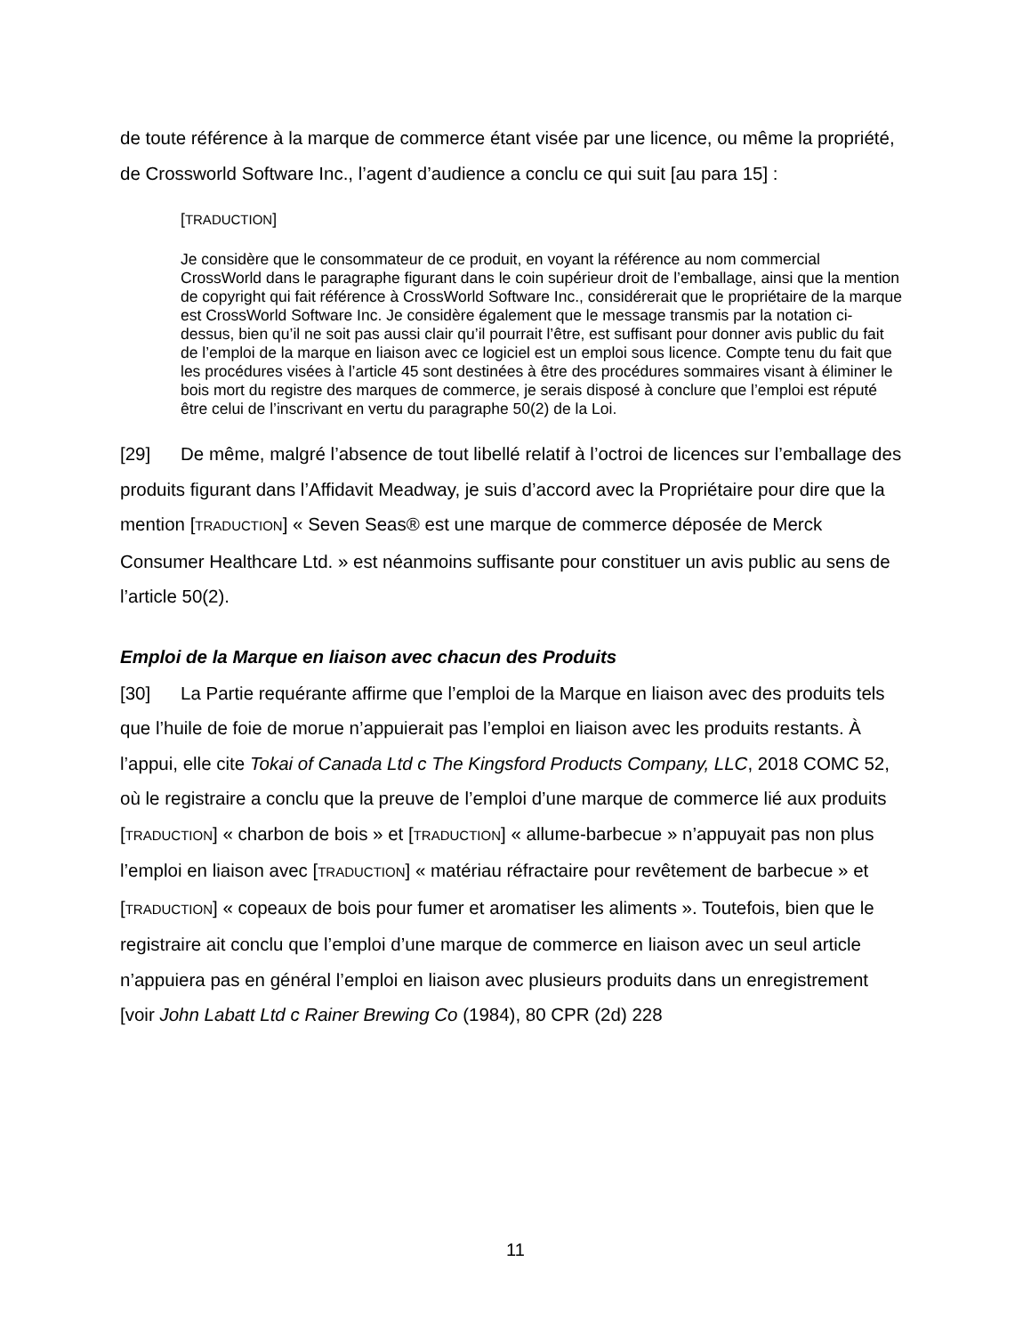de toute référence à la marque de commerce étant visée par une licence, ou même la propriété, de Crossworld Software Inc., l’agent d’audience a conclu ce qui suit [au para 15] :
[TRADUCTION]
Je considère que le consommateur de ce produit, en voyant la référence au nom commercial CrossWorld dans le paragraphe figurant dans le coin supérieur droit de l’emballage, ainsi que la mention de copyright qui fait référence à CrossWorld Software Inc., considérerait que le propriétaire de la marque est CrossWorld Software Inc. Je considère également que le message transmis par la notation ci-dessus, bien qu’il ne soit pas aussi clair qu’il pourrait l’être, est suffisant pour donner avis public du fait de l’emploi de la marque en liaison avec ce logiciel est un emploi sous licence. Compte tenu du fait que les procédures visées à l’article 45 sont destinées à être des procédures sommaires visant à éliminer le bois mort du registre des marques de commerce, je serais disposé à conclure que l’emploi est réputé être celui de l’inscrivant en vertu du paragraphe 50(2) de la Loi.
[29] De même, malgré l’absence de tout libellé relatif à l’octroi de licences sur l’emballage des produits figurant dans l’Affidavit Meadway, je suis d’accord avec la Propriétaire pour dire que la mention [TRADUCTION] « Seven Seas® est une marque de commerce déposée de Merck Consumer Healthcare Ltd. » est néanmoins suffisante pour constituer un avis public au sens de l’article 50(2).
Emploi de la Marque en liaison avec chacun des Produits
[30] La Partie requérante affirme que l’emploi de la Marque en liaison avec des produits tels que l’huile de foie de morue n’appuierait pas l’emploi en liaison avec les produits restants. À l’appui, elle cite Tokai of Canada Ltd c The Kingsford Products Company, LLC, 2018 COMC 52, où le registraire a conclu que la preuve de l’emploi d’une marque de commerce lié aux produits [TRADUCTION] « charbon de bois » et [TRADUCTION] « allume-barbecue » n’appuyait pas non plus l’emploi en liaison avec [TRADUCTION] « matériau réfractaire pour revêtement de barbecue » et [TRADUCTION] « copeaux de bois pour fumer et aromatiser les aliments ». Toutefois, bien que le registraire ait conclu que l’emploi d’une marque de commerce en liaison avec un seul article n’appuiera pas en général l’emploi en liaison avec plusieurs produits dans un enregistrement [voir John Labatt Ltd c Rainer Brewing Co (1984), 80 CPR (2d) 228
11